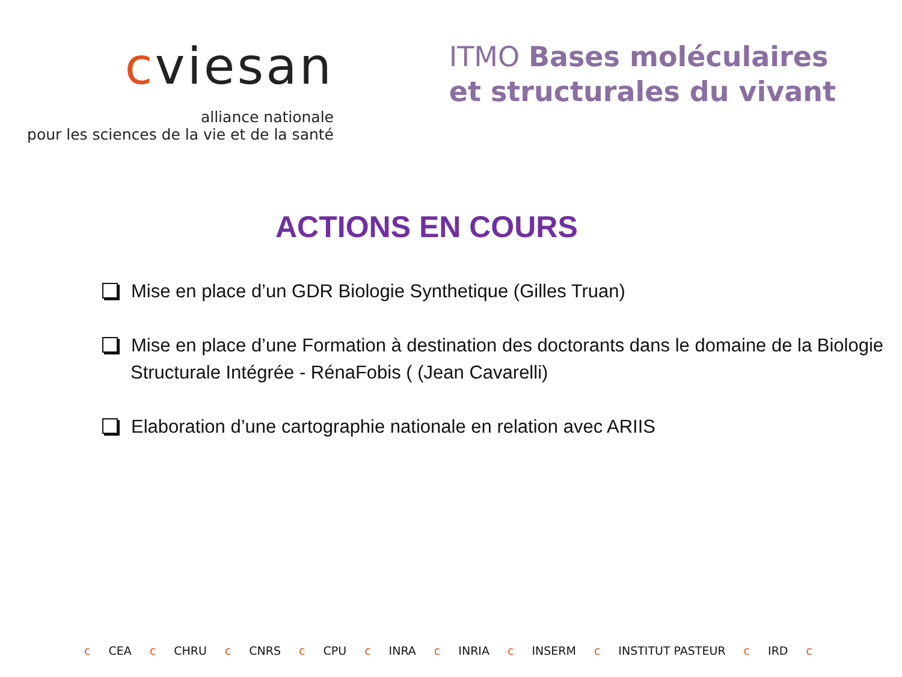cviesan
alliance nationale
pour les sciences de la vie et de la santé
ITMO Bases moléculaires
et structurales du vivant
ACTIONS EN COURS
Mise en place d’un GDR Biologie Synthetique (Gilles Truan)
Mise en place d’une Formation à destination des doctorants dans le domaine de la Biologie Structurale Intégrée - RénaFobis ( (Jean Cavarelli)
Elaboration d’une cartographie nationale en relation avec ARIIS
c CEA c CHRU c CNRS c CPU c INRA c INRIA c INSERM c INSTITUT PASTEUR c IRD c